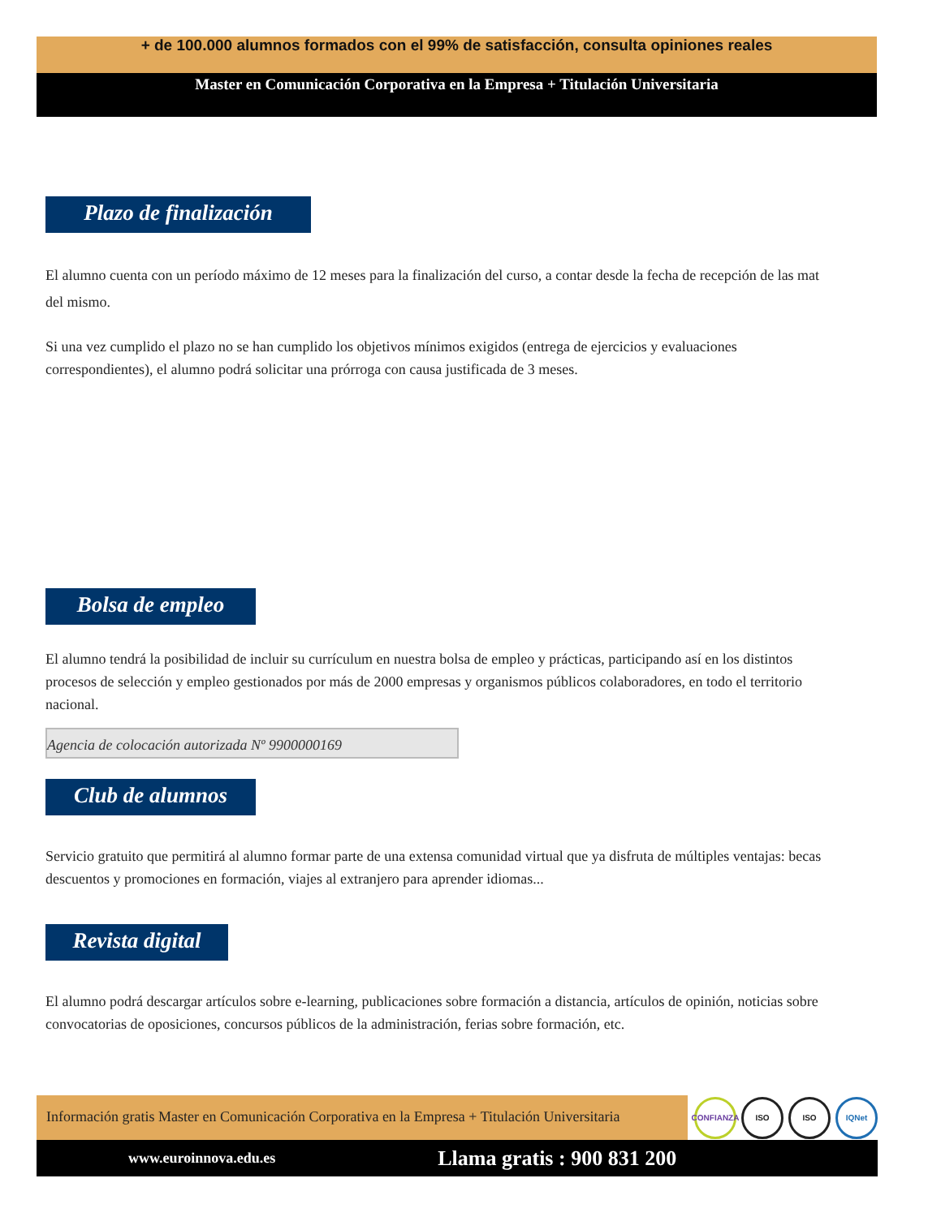+ de 100.000 alumnos formados con el 99% de satisfacción, consulta opiniones reales
Master en Comunicación Corporativa en la Empresa + Titulación Universitaria
Plazo de finalización
El alumno cuenta con un período máximo de 12 meses para la finalización del curso, a contar desde la fecha de recepción de las mat
del mismo.
Si una vez cumplido el plazo no se han cumplido los objetivos mínimos exigidos (entrega de ejercicios y evaluaciones
correspondientes), el alumno podrá solicitar una prórroga con causa justificada de 3 meses.
Bolsa de empleo
El alumno tendrá la posibilidad de incluir su currículum en nuestra bolsa de empleo y prácticas, participando así en los distintos
procesos de selección y empleo gestionados por más de 2000 empresas y organismos públicos colaboradores, en todo el territorio
nacional.
Agencia de colocación autorizada Nº 9900000169
Club de alumnos
Servicio gratuito que permitirá al alumno formar parte de una extensa comunidad virtual que ya disfruta de múltiples ventajas: becas
descuentos y promociones en formación, viajes al extranjero para aprender idiomas...
Revista digital
El alumno podrá descargar artículos sobre e-learning, publicaciones sobre formación a distancia, artículos de opinión, noticias sobre
convocatorias de oposiciones, concursos públicos de la administración, ferias sobre formación, etc.
Información gratis Master en Comunicación Corporativa en la Empresa + Titulación Universitaria
CONFIANZA ISO ISO IQNet
www.euroinnova.edu.es Llama gratis : 900 831 200